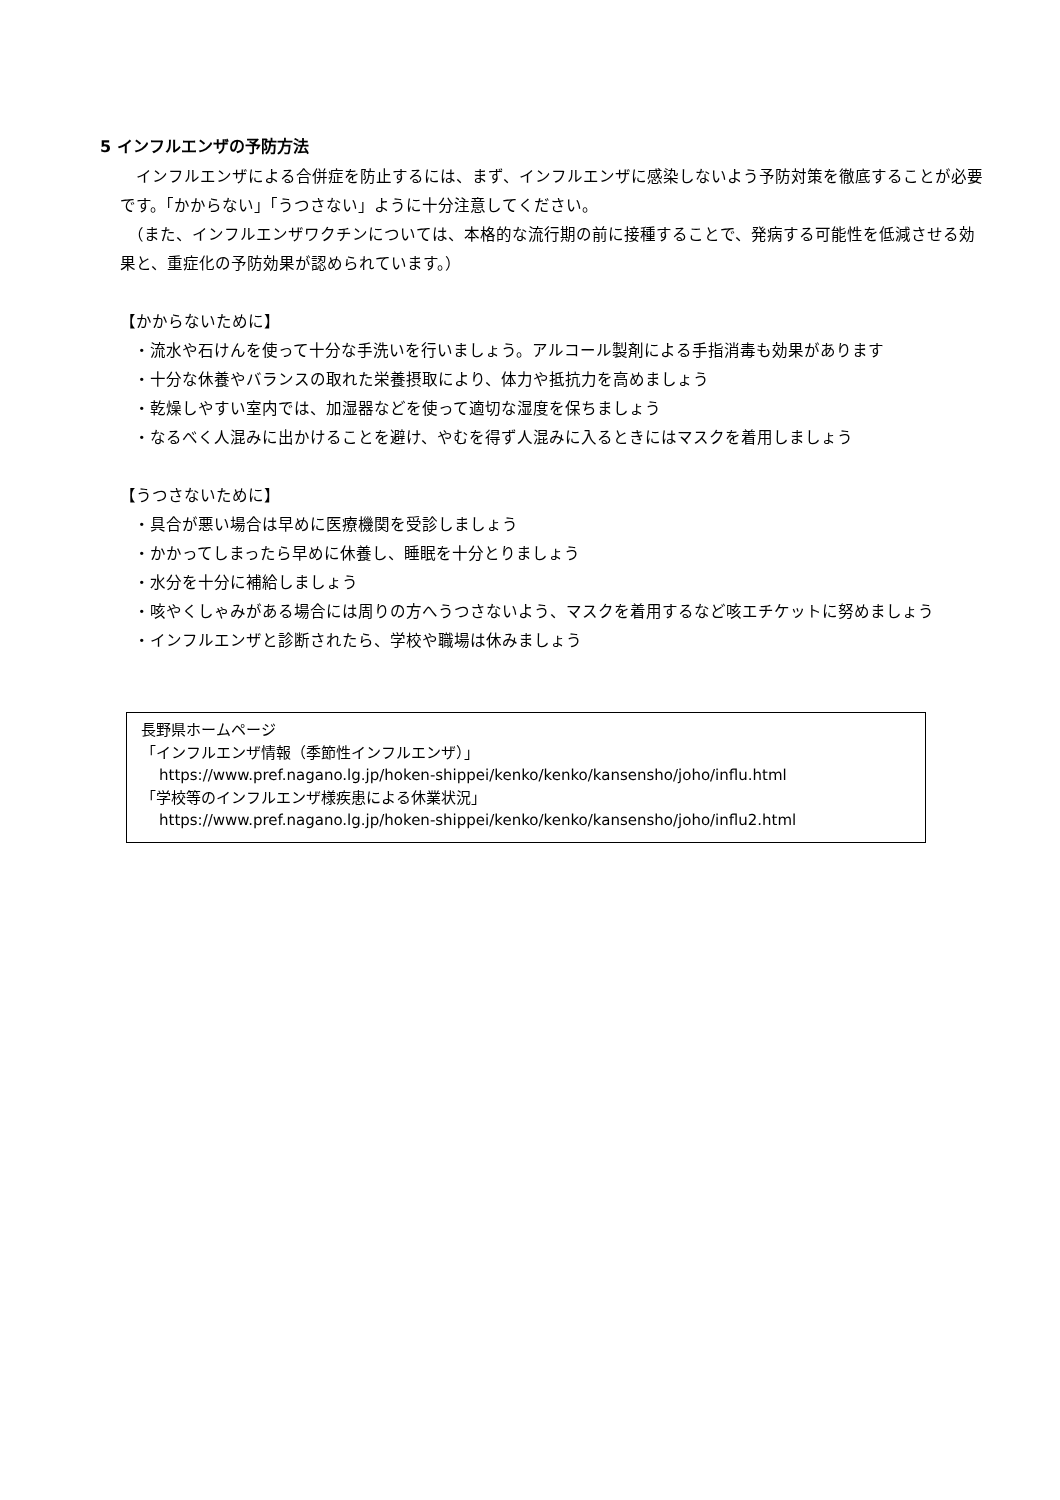5 インフルエンザの予防方法
　インフルエンザによる合併症を防止するには、まず、インフルエンザに感染しないよう予防対策を徹底することが必要です。「かからない」「うつさない」ように十分注意してください。
　（また、インフルエンザワクチンについては、本格的な流行期の前に接種することで、発病する可能性を低減させる効果と、重症化の予防効果が認められています。）
【かからないために】
・流水や石けんを使って十分な手洗いを行いましょう。アルコール製剤による手指消毒も効果があります
・十分な休養やバランスの取れた栄養摂取により、体力や抵抗力を高めましょう
・乾燥しやすい室内では、加湿器などを使って適切な湿度を保ちましょう
・なるべく人混みに出かけることを避け、やむを得ず人混みに入るときにはマスクを着用しましょう
【うつさないために】
・具合が悪い場合は早めに医療機関を受診しましょう
・かかってしまったら早めに休養し、睡眠を十分とりましょう
・水分を十分に補給しましょう
・咳やくしゃみがある場合には周りの方へうつさないよう、マスクを着用するなど咳エチケットに努めましょう
・インフルエンザと診断されたら、学校や職場は休みましょう
長野県ホームページ
「インフルエンザ情報（季節性インフルエンザ）」
https://www.pref.nagano.lg.jp/hoken-shippei/kenko/kenko/kansensho/joho/influ.html
「学校等のインフルエンザ様疾患による休業状況」
https://www.pref.nagano.lg.jp/hoken-shippei/kenko/kenko/kansensho/joho/influ2.html